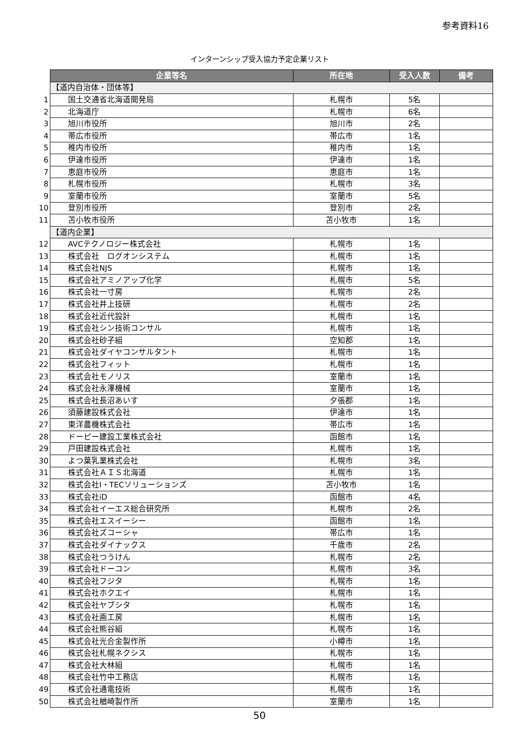参考資料16
インターンシップ受入協力予定企業リスト
| | 企業等名 | 所在地 | 受入人数 | 備考 |
| | 【道内自治体・団体等】 | | | |
| 1 | 国土交通省北海道開発局 | 札幌市 | 5名 | |
| 2 | 北海道庁 | 札幌市 | 6名 | |
| 3 | 旭川市役所 | 旭川市 | 2名 | |
| 4 | 帯広市役所 | 帯広市 | 1名 | |
| 5 | 稚内市役所 | 稚内市 | 1名 | |
| 6 | 伊達市役所 | 伊達市 | 1名 | |
| 7 | 恵庭市役所 | 恵庭市 | 1名 | |
| 8 | 札幌市役所 | 札幌市 | 3名 | |
| 9 | 室蘭市役所 | 室蘭市 | 5名 | |
| 10 | 登別市役所 | 登別市 | 2名 | |
| 11 | 苫小牧市役所 | 苫小牧市 | 1名 | |
| | 【道内企業】 | | | |
| 12 | AVCテクノロジー株式会社 | 札幌市 | 1名 | |
| 13 | 株式会社 ログオンシステム | 札幌市 | 1名 | |
| 14 | 株式会社NJS | 札幌市 | 1名 | |
| 15 | 株式会社アミノアップ化学 | 札幌市 | 5名 | |
| 16 | 株式会社一寸房 | 札幌市 | 2名 | |
| 17 | 株式会社井上技研 | 札幌市 | 2名 | |
| 18 | 株式会社近代設計 | 札幌市 | 1名 | |
| 19 | 株式会社シン技術コンサル | 札幌市 | 1名 | |
| 20 | 株式会社砂子組 | 空知郡 | 1名 | |
| 21 | 株式会社ダイヤコンサルタント | 札幌市 | 1名 | |
| 22 | 株式会社フィット | 札幌市 | 1名 | |
| 23 | 株式会社モノリス | 室蘭市 | 1名 | |
| 24 | 株式会社永澤機械 | 室蘭市 | 1名 | |
| 25 | 株式会社長沼あいす | 夕張郡 | 1名 | |
| 26 | 須藤建設株式会社 | 伊達市 | 1名 | |
| 27 | 東洋農機株式会社 | 帯広市 | 1名 | |
| 28 | ドーピー建設工業株式会社 | 函館市 | 1名 | |
| 29 | 戸田建設株式会社 | 札幌市 | 1名 | |
| 30 | よつ葉乳業株式会社 | 札幌市 | 3名 | |
| 31 | 株式会社ＡＩＳ北海道 | 札幌市 | 1名 | |
| 32 | 株式会社I・TECソリューションズ | 苫小牧市 | 1名 | |
| 33 | 株式会社iD | 函館市 | 4名 | |
| 34 | 株式会社イーエス総合研究所 | 札幌市 | 2名 | |
| 35 | 株式会社エスイーシー | 函館市 | 1名 | |
| 36 | 株式会社ズコーシャ | 帯広市 | 1名 | |
| 37 | 株式会社ダイナックス | 千歳市 | 2名 | |
| 38 | 株式会社つうけん | 札幌市 | 2名 | |
| 39 | 株式会社ドーコン | 札幌市 | 3名 | |
| 40 | 株式会社フジタ | 札幌市 | 1名 | |
| 41 | 株式会社ホクエイ | 札幌市 | 1名 | |
| 42 | 株式会社ヤブシタ | 札幌市 | 1名 | |
| 43 | 株式会社画工房 | 札幌市 | 1名 | |
| 44 | 株式会社熊谷組 | 札幌市 | 1名 | |
| 45 | 株式会社光合金製作所 | 小樽市 | 1名 | |
| 46 | 株式会社札幌ネクシス | 札幌市 | 1名 | |
| 47 | 株式会社大林組 | 札幌市 | 1名 | |
| 48 | 株式会社竹中工務店 | 札幌市 | 1名 | |
| 49 | 株式会社通電技術 | 札幌市 | 1名 | |
| 50 | 株式会社楢崎製作所 | 室蘭市 | 1名 | |
50